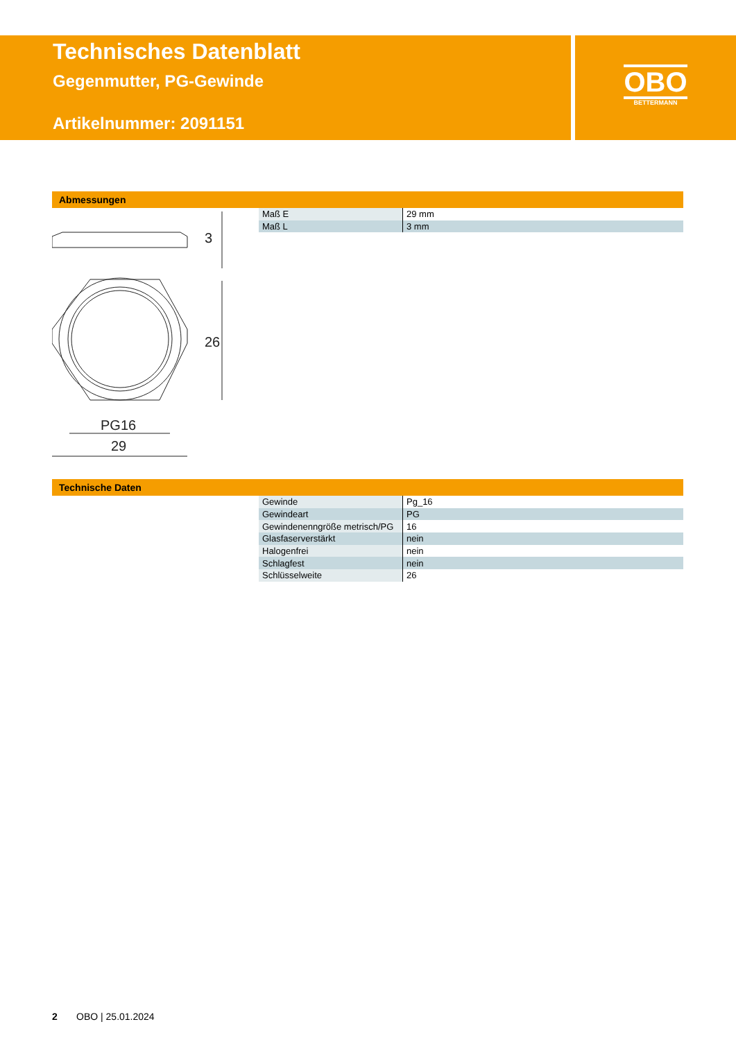Technisches Datenblatt
Gegenmutter, PG-Gewinde
Artikelnummer: 2091151
OBO
BETTERMANN
Abmessungen
26
3
PG16
29
| Maß E | 29 mm |
| Maß L | 3 mm |
Technische Daten
| Gewinde | Pg_16 |
| Gewindeart | PG |
| Gewindenenngröße metrisch/PG | 16 |
| Glasfaserverstärkt | nein |
| Halogenfrei | nein |
| Schlagfest | nein |
| Schlüsselweite | 26 |
2 OBO | 25.01.2024